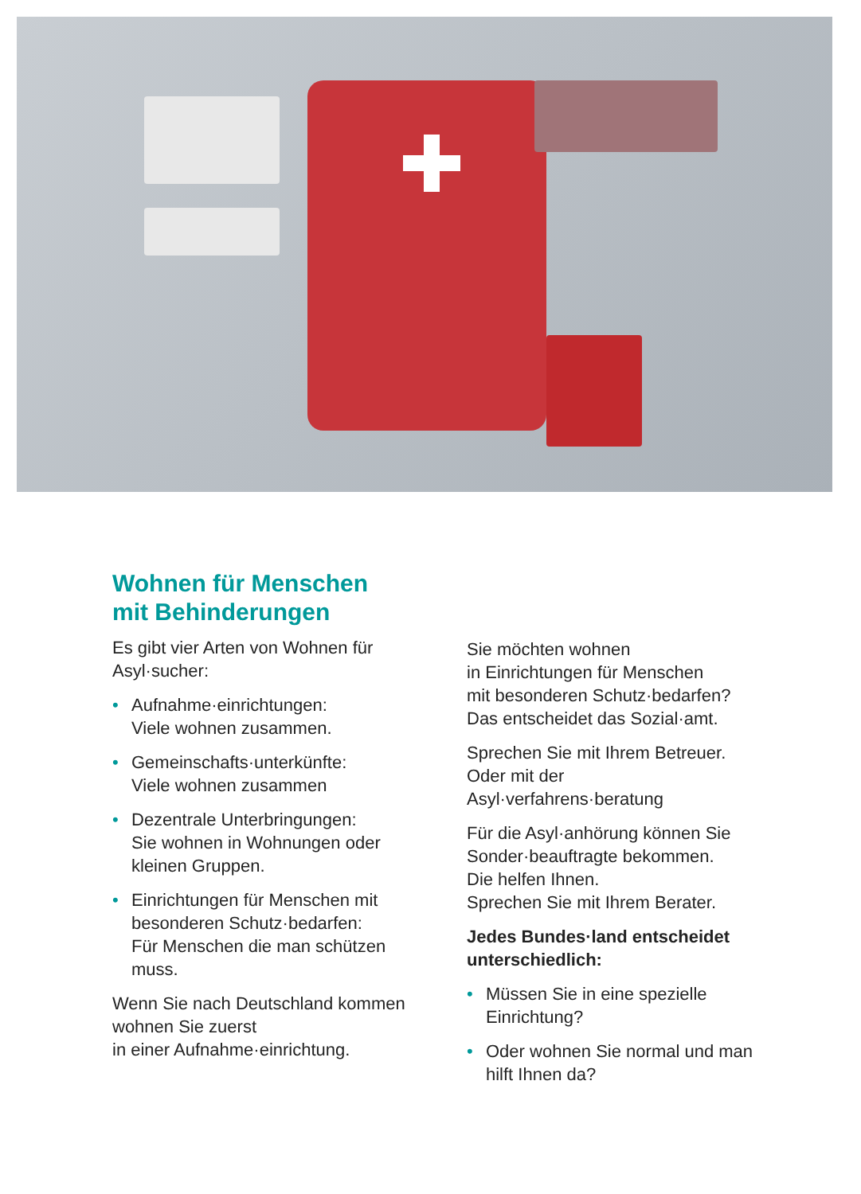Wohnen für Menschen
mit Behinderungen
Es gibt vier Arten von Wohnen für Asyl·sucher:
• Aufnahme·einrichtungen:
Viele wohnen zusammen.
• Gemeinschafts·unterkünfte:
Viele wohnen zusammen
• Dezentrale Unterbringungen:
Sie wohnen in Wohnungen oder kleinen Gruppen.
• Einrichtungen für Menschen mit besonderen Schutz·bedarfen:
Für Menschen die man schützen muss.
Wenn Sie nach Deutschland kommen
wohnen Sie zuerst
in einer Aufnahme·einrichtung.
Sie möchten wohnen
in Einrichtungen für Menschen
mit besonderen Schutz·bedarfen?
Das entscheidet das Sozial·amt.
Sprechen Sie mit Ihrem Betreuer.
Oder mit der
Asyl·verfahrens·beratung
Für die Asyl·anhörung können Sie Sonder·beauftragte bekommen.
Die helfen Ihnen.
Sprechen Sie mit Ihrem Berater.
Jedes Bundes·land entscheidet unterschiedlich:
• Müssen Sie in eine spezielle Einrichtung?
• Oder wohnen Sie normal und man hilft Ihnen da?